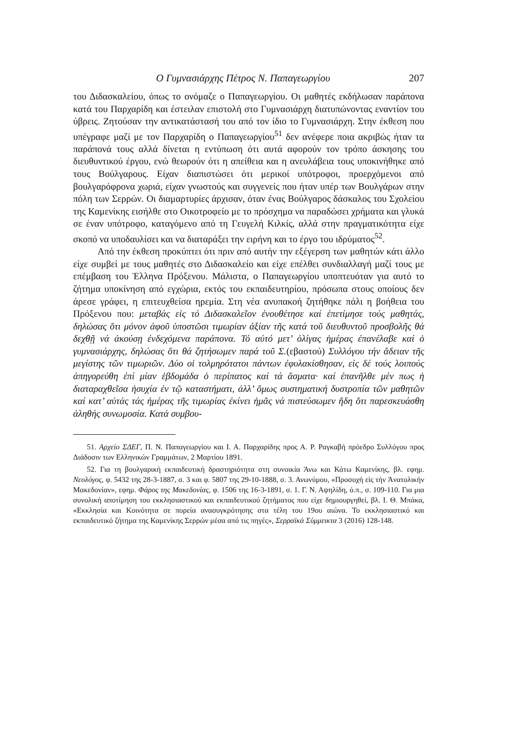Ο Γυμνασιάρχης Πέτρος Ν. Παπαγεωργίου 207
του Διδασκαλείου, όπως το ονόμαζε ο Παπαγεωργίου. Οι μαθητές εκδήλωσαν παράπονα κατά του Παρχαρίδη και έστειλαν επιστολή στο Γυμνασιάρχη διατυπώνοντας εναντίον του ύβρεις. Ζητούσαν την αντικατάστασή του από τον ίδιο το Γυμνασιάρχη. Στην έκθεση που υπέγραφε μαζί με τον Παρχαρίδη ο Παπαγεωργίου<sup>51</sup> δεν ανέφερε ποια ακριβώς ήταν τα παράπονά τους αλλά δίνεται η εντύπωση ότι αυτά αφορούν τον τρόπο άσκησης του διευθυντικού έργου, ενώ θεωρούν ότι η απείθεια και η ανευλάβεια τους υποκινήθηκε από τους Βούλγαρους. Είχαν διαπιστώσει ότι μερικοί υπότροφοι, προερχόμενοι από βουλγαρόφρονα χωριά, είχαν γνωστούς και συγγενείς που ήταν υπέρ των Βουλγάρων στην πόλη των Σερρών. Οι διαμαρτυρίες άρχισαν, όταν ένας Βούλγαρος δάσκαλος του Σχολείου της Καμενίκης εισήλθε στο Οικοτροφείο με το πρόσχημα να παραδώσει χρήματα και γλυκά σε έναν υπότροφο, καταγόμενο από τη Γευγελή Κιλκίς, αλλά στην πραγματικότητα είχε σκοπό να υποδαυλίσει και να διαταράξει την ειρήνη και το έργο του ιδρύματος<sup>52</sup>.
Από την έκθεση προκύπτει ότι πριν από αυτήν την εξέγερση των μαθητών κάτι άλλο είχε συμβεί με τους μαθητές στο Διδασκαλείο και είχε επέλθει συνδιαλλαγή μαζί τους με επέμβαση του Έλληνα Πρόξενου. Μάλιστα, ο Παπαγεωργίου υποπτευόταν για αυτό το ζήτημα υποκίνηση από εγχώρια, εκτός του εκπαιδευτηρίου, πρόσωπα στους οποίους δεν άρεσε γράφει, η επιτευχθείσα ηρεμία. Στη νέα ανυπακοή ζητήθηκε πάλι η βοήθεια του Πρόξενου που: μεταβάς εἰς τό Διδασκαλεῖον ἐνουθέτησε καί ἐπετίμησε τούς μαθητάς, δηλώσας ὅτι μόνον ἀφοῦ ὑποστῶσι τιμωρίαν ἀξίαν τῆς κατά τοῦ διευθυντοῦ προσβολῆς θά δεχθῇ νά ἀκούσῃ ἐνδεχόμενα παράπονα. Τό αὐτό μετ’ ὀλίγας ἡμέρας ἐπανέλαβε καί ὁ γυμνασιάρχης, δηλώσας ὅτι θά ζητήσωμεν παρά τοῦ Σ.(εβαστού) Συλλόγου τήν ἄδειαν τῆς μεγίστης τῶν τιμωριῶν. Δύο οἱ τολμηρότατοι πάντων ἐφυλακίσθησαν, εἰς δέ τούς λοιπούς ἀπηγορεύθη ἐπί μίαν ἑβδομάδα ὁ περίπατος καί τά ἄσματα· καί ἐπανῆλθε μέν πως ἡ διαταραχθεῖσα ἡσυχία ἐν τῷ καταστήματι, ἀλλ’ ὅμως συστηματική δυστροπία τῶν μαθητῶν καί κατ’ αὐτάς τάς ἡμέρας τῆς τιμωρίας ἐκίνει ἡμᾶς νά πιστεύσωμεν ἤδη ὅτι παρεσκευάσθη ἀληθής συνωμοσία. Κατά συμβου-
51. Αρχείο ΣΔΕΓ, Π. Ν. Παπαγεωργίου και Ι. Α. Παρχαρίδης προς Α. Ρ. Ραγκαβή πρόεδρο Συλλόγου προς Διάδοσιν των Ελληνικών Γραμμάτων, 2 Μαρτίου 1891.
52. Για τη βουλγαρική εκπαιδευτική δραστηριότητα στη συνοικία Άνω και Κάτω Καμενίκης, βλ. εφημ. Νεολόγος, φ. 5432 της 28-3-1887, σ. 3 και φ. 5807 της 29-10-1888, σ. 3. Ανωνύμου, «Προσοχή εἰς τήν Ἀνατολικήν Μακεδονίαν», εφημ. Φάρος της Μακεδονίας, φ. 1506 της 16-3-1891, σ. 1. Γ. Ν. Αψηλίδη, ό.π., σ. 109-110. Για μια συνολική αποτίμηση του εκκλησιαστικού και εκπαιδευτικού ζητήματος που είχε δημιουργηθεί, βλ. Ι. Θ. Μπάκα, «Εκκλησία και Κοινότητα σε πορεία ανασυγκρότησης στα τέλη του 19ου αιώνα. Το εκκλησιαστικό και εκπαιδευτικό ζήτημα της Καμενίκης Σερρών μέσα από τις πηγές», Σερραϊκά Σύμμεικτα 3 (2016) 128-148.